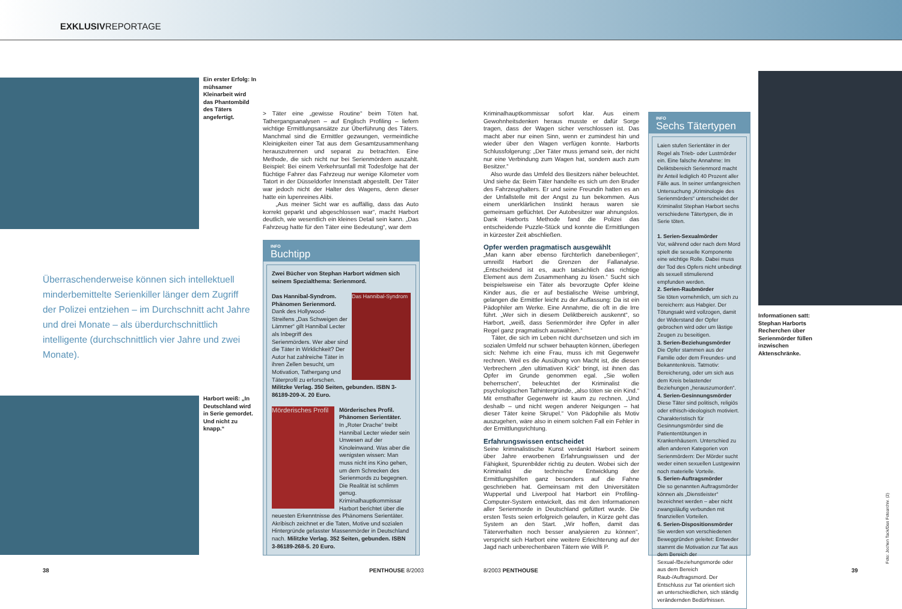EXKLUSIVREPORTAGE
Ein erster Erfolg: In mühsamer Kleinarbeit wird das Phantombild des Täters angefertigt.
Überraschenderweise können sich intellektuell minderbemittelte Serienkiller länger dem Zugriff der Polizei entziehen – im Durchschnitt acht Jahre und drei Monate – als überdurchschnittlich intelligente (durchschnittlich vier Jahre und zwei Monate).
Harbort weiß: „In Deutschland wird in Serie gemordet. Und nicht zu knapp.“
> Täter eine „gewisse Routine“ beim Töten hat. Tathergangsanalysen – auf Englisch Profiling – liefern wichtige Ermittlungsansätze zur Überführung des Täters. Manchmal sind die Ermittler gezwungen, vermeintliche Kleinigkeiten einer Tat aus dem Gesamtzusammenhang herauszutrennen und separat zu betrachten. Eine Methode, die sich nicht nur bei Serienmördern auszahlt. Beispiel: Bei einem Verkehrsunfall mit Todesfolge hat der flüchtige Fahrer das Fahrzeug nur wenige Kilometer vom Tatort in der Düsseldorfer Innenstadt abgestellt. Der Täter war jedoch nicht der Halter des Wagens, denn dieser hatte ein lupenreines Alibi.
„Aus meiner Sicht war es auffällig, dass das Auto korrekt geparkt und abgeschlossen war“, macht Harbort deutlich, wie wesentlich ein kleines Detail sein kann. „Das Fahrzeug hatte für den Täter eine Bedeutung“, war dem
INFO
Buchtipp
Zwei Bücher von Stephan Harbort widmen sich seinem Spezialthema: Serienmord.
Das Hannibal-Syndrom
Das Hannibal-Syndrom. Phänomen Serienmord.
Dank des Hollywood-Streifens „Das Schweigen der Lämmer“ gilt Hannibal Lecter als Inbegriff des Serienmörders. Wer aber sind die Täter in Wirklichkeit? Der Autor hat zahlreiche Täter in ihren Zellen besucht, um Motivation, Tathergang und Täterprofil zu erforschen. Militzke Verlag. 350 Seiten, gebunden. ISBN 3-86189-209-X. 20 Euro.
Mörderisches Profil
Mörderisches Profil. Phänomen Serientäter.
In „Roter Drache“ treibt Hannibal Lecter wieder sein Unwesen auf der Kinoleinwand. Was aber die wenigsten wissen: Man muss nicht ins Kino gehen, um dem Schrecken des Serienmords zu begegnen. Die Realität ist schlimm genug. Kriminalhauptkommissar Harbort berichtet über die neuesten Erkenntnisse des Phänomens Serientäter. Akribisch zeichnet er die Taten, Motive und sozialen Hintergründe gefasster Massenmörder in Deutschland nach. Militzke Verlag. 352 Seiten, gebunden. ISBN 3-86189-268-5. 20 Euro.
Kriminalhauptkommissar sofort klar. Aus einem Gewohnheitsdenken heraus musste er dafür Sorge tragen, dass der Wagen sicher verschlossen ist. Das macht aber nur einen Sinn, wenn er zumindest hin und wieder über den Wagen verfügen konnte. Harborts Schlussfolgerung: „Der Täter muss jemand sein, der nicht nur eine Verbindung zum Wagen hat, sondern auch zum Besitzer.“
Also wurde das Umfeld des Besitzers näher beleuchtet. Und siehe da: Beim Täter handelte es sich um den Bruder des Fahrzeughalters. Er und seine Freundin hatten es an der Unfallstelle mit der Angst zu tun bekommen. Aus einem unerklärlichen Instinkt heraus waren sie gemeinsam geflüchtet. Der Autobesitzer war ahnungslos. Dank Harborts Methode fand die Polizei das entscheidende Puzzle-Stück und konnte die Ermittlungen in kürzester Zeit abschließen.
Opfer werden pragmatisch ausgewählt
„Man kann aber ebenso fürchterlich danebenliegen“, umreißt Harbort die Grenzen der Fallanalyse. „Entscheidend ist es, auch tatsächlich das richtige Element aus dem Zusammenhang zu lösen.“ Sucht sich beispielsweise ein Täter als bevorzugte Opfer kleine Kinder aus, die er auf bestialische Weise umbringt, gelangen die Ermittler leicht zu der Auffassung: Da ist ein Pädophiler am Werke. Eine Annahme, die oft in die Irre führt. „Wer sich in diesem Deliktbereich auskennt“, so Harbort, „weiß, dass Serienmörder ihre Opfer in aller Regel ganz pragmatisch auswählen.“
Täter, die sich im Leben nicht durchsetzen und sich im sozialen Umfeld nur schwer behaupten können, überlegen sich: Nehme ich eine Frau, muss ich mit Gegenwehr rechnen. Weil es die Ausübung von Macht ist, die diesen Verbrechern „den ultimativen Kick“ bringt, ist ihnen das Opfer im Grunde genommen egal. „Sie wollen beherrschen“, beleuchtet der Kriminalist die psychologischen Tathintergründe, „also töten sie ein Kind.“ Mit ernsthafter Gegenwehr ist kaum zu rechnen. „Und deshalb – und nicht wegen anderer Neigungen – hat dieser Täter keine Skrupel.“ Von Pädophilie als Motiv auszugehen, wäre also in einem solchen Fall ein Fehler in der Ermittlungsrichtung.
Erfahrungswissen entscheidet
Seine kriminalistische Kunst verdankt Harbort seinem über Jahre erworbenen Erfahrungswissen und der Fähigkeit, Spurenbilder richtig zu deuten. Wobei sich der Kriminalist die technische Entwicklung der Ermittlungshilfen ganz besonders auf die Fahne geschrieben hat. Gemeinsam mit den Universitäten Wuppertal und Liverpool hat Harbort ein Profiling-Computer-System entwickelt, das mit den Informationen aller Serienmorde in Deutschland gefüttert wurde. Die ersten Tests seien erfolgreich gelaufen, in Kürze geht das System an den Start. „Wir hoffen, damit das Täterverhalten noch besser analysieren zu können“, verspricht sich Harbort eine weitere Erleichterung auf der Jagd nach unberechenbaren Tätern wie Willi P.
INFO
Sechs Tätertypen
Laien stufen Serientäter in der Regel als Trieb- oder Lustmörder ein. Eine falsche Annahme: Im Deliktsbereich Serienmord macht ihr Anteil lediglich 40 Prozent aller Fälle aus. In seiner umfangreichen Untersuchung „Kriminologie des Serienmörders“ unterscheidet der Kriminalist Stephan Harbort sechs verschiedene Tätertypen, die in Serie töten.
1. Serien-Sexualmörder
Vor, während oder nach dem Mord spielt die sexuelle Komponente eine wichtige Rolle. Dabei muss der Tod des Opfers nicht unbedingt als sexuell stimulierend empfunden werden.
2. Serien-Raubmörder
Sie töten vornehmlich, um sich zu bereichern: aus Habgier. Der Tötungsakt wird vollzogen, damit der Widerstand der Opfer gebrochen wird oder um lästige Zeugen zu beseitigen.
3. Serien-Beziehungsmörder
Die Opfer stammen aus der Familie oder dem Freundes- und Bekanntenkreis. Tatmotiv: Bereicherung, oder um sich aus dem Kreis belastender Beziehungen „herauszumorden“.
4. Serien-Gesinnungsmörder
Diese Täter sind politisch, religiös oder ethisch-ideologisch motiviert. Charakteristisch für Gesinnungsmörder sind die Patiententötungen in Krankenhäusern. Unterschied zu allen anderen Kategorien von Serienmördern: Der Mörder sucht weder einen sexuellen Lustgewinn noch materielle Vorteile.
5. Serien-Auftragsmörder
Die so genannten Auftragsmörder können als „Dienstleister“ bezeichnet werden – aber nicht zwangsläufig verbunden mit finanziellen Vorteilen.
6. Serien-Dispositionsmörder
Sie werden von verschiedenen Beweggründen geleitet: Entweder stammt die Motivation zur Tat aus dem Bereich der Sexual-/Beziehungsmorde oder aus dem Bereich Raub-/Auftragsmord. Der Entschluss zur Tat orientiert sich an unterschiedlichen, sich ständig verändernden Bedürfnissen.
Informationen satt: Stephan Harborts Recherchen über Serienmörder füllen inzwischen Aktenschränke.
38 PENTHOUSE 8/2003 8/2003 PENTHOUSE 39
Foto: Jochen Tack/Das Fotoarchiv. (2)